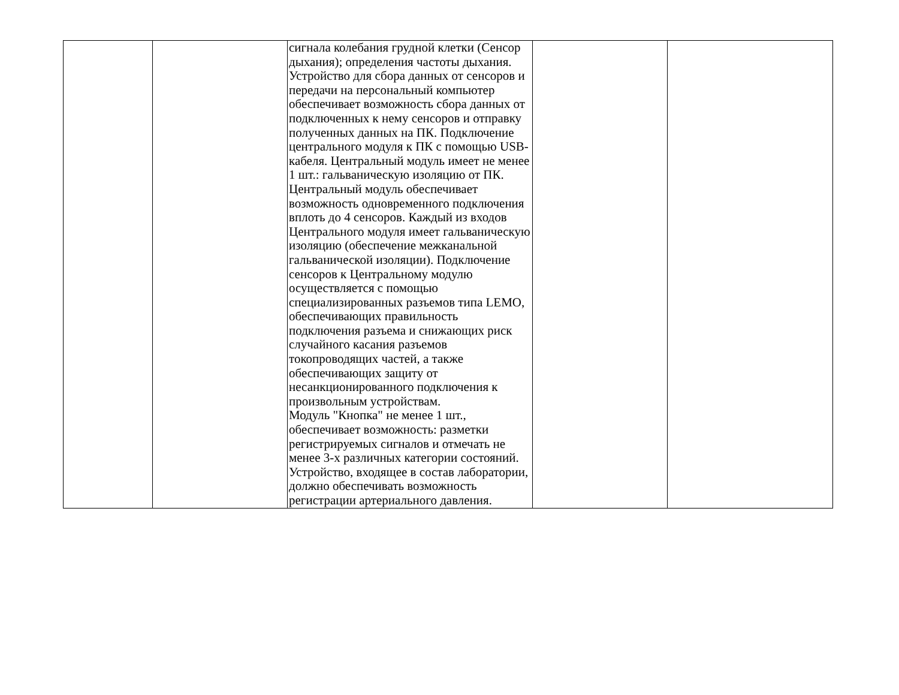| | | сигнала колебания грудной клетки (Сенсор дыхания); определения частоты дыхания. Устройство для сбора данных от сенсоров и передачи на персональный компьютер обеспечивает возможность сбора данных от подключенных к нему сенсоров и отправку полученных данных на ПК. Подключение центрального модуля к ПК с помощью USB-кабеля. Центральный модуль имеет не менее 1 шт.: гальваническую изоляцию от ПК. Центральный модуль обеспечивает возможность одновременного подключения вплоть до 4 сенсоров. Каждый из входов Центрального модуля имеет гальваническую изоляцию (обеспечение межканальной гальванической изоляции). Подключение сенсоров к Центральному модулю осуществляется с помощью специализированных разъемов типа LEMO, обеспечивающих правильность подключения разъема и снижающих риск случайного касания разъемов токопроводящих частей, а также обеспечивающих защиту от несанкционированного подключения к произвольным устройствам. Модуль "Кнопка" не менее 1 шт., обеспечивает возможность: разметки регистрируемых сигналов и отмечать не менее 3-х различных категории состояний. Устройство, входящее в состав лаборатории, должно обеспечивать возможность регистрации артериального давления. | | |